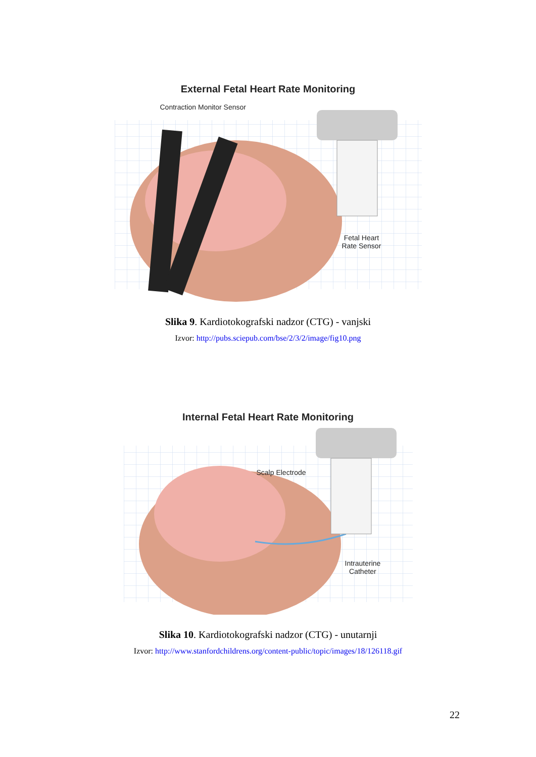External Fetal Heart Rate Monitoring
Contraction Monitor Sensor
Fetal Heart
Rate Sensor
Slika 9. Kardiotokografski nadzor (CTG) - vanjski
Izvor: http://pubs.sciepub.com/bse/2/3/2/image/fig10.png
Internal Fetal Heart Rate Monitoring
Scalp Electrode
Intrauterine
Catheter
Slika 10. Kardiotokografski nadzor (CTG) - unutarnji
Izvor: http://www.stanfordchildrens.org/content-public/topic/images/18/126118.gif
22